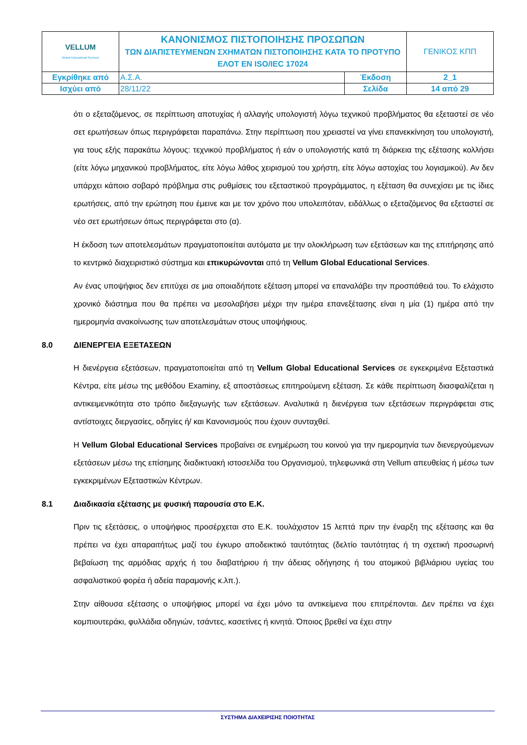| VELLUM Global Educational Services | ΚΑΝΟΝΙΣΜΟΣ ΠΙΣΤΟΠΟΙΗΣΗΣ ΠΡΟΣΩΠΩΝ ΤΩΝ ΔΙΑΠΙΣΤΕΥΜΕΝΩΝ ΣΧΗΜΑΤΩΝ ΠΙΣΤΟΠΟΙΗΣΗΣ ΚΑΤΑ ΤΟ ΠΡΟΤΥΠΟ ΕΛΟΤ ΕΝ ISO/IEC 17024 | | ΓΕΝΙΚΟΣ ΚΠΠ |
| Εγκρίθηκε από | Α.Σ.Α. | Έκδοση | 2_1 |
| Ισχύει από | 28/11/22 | Σελίδα | 14 από 29 |
ότι ο εξεταζόμενος, σε περίπτωση αποτυχίας ή αλλαγής υπολογιστή λόγω τεχνικού προβλήματος θα εξεταστεί σε νέο σετ ερωτήσεων όπως περιγράφεται παραπάνω. Στην περίπτωση που χρειαστεί να γίνει επανεκκίνηση του υπολογιστή, για τους εξής παρακάτω λόγους: τεχνικού προβλήματος ή εάν ο υπολογιστής κατά τη διάρκεια της εξέτασης κολλήσει (είτε λόγω μηχανικού προβλήματος, είτε λόγω λάθος χειρισμού του χρήστη, είτε λόγω αστοχίας του λογισμικού). Αν δεν υπάρχει κάποιο σοβαρό πρόβλημα στις ρυθμίσεις του εξεταστικού προγράμματος, η εξέταση θα συνεχίσει με τις ίδιες ερωτήσεις, από την ερώτηση που έμεινε και με τον χρόνο που υπολειπόταν, ειδάλλως ο εξεταζόμενος θα εξεταστεί σε νέο σετ ερωτήσεων όπως περιγράφεται στο (α).
Η έκδοση των αποτελεσμάτων πραγματοποιείται αυτόματα με την ολοκλήρωση των εξετάσεων και της επιτήρησης από το κεντρικό διαχειριστικό σύστημα και επικυρώνονται από τη Vellum Global Educational Services.
Αν ένας υποψήφιος δεν επιτύχει σε μια οποιαδήποτε εξέταση μπορεί να επαναλάβει την προσπάθειά του. Το ελάχιστο χρονικό διάστημα που θα πρέπει να μεσολαβήσει μέχρι την ημέρα επανεξέτασης είναι η μία (1) ημέρα από την ημερομηνία ανακοίνωσης των αποτελεσμάτων στους υποψήφιους.
8.0 ΔΙΕΝΕΡΓΕΙΑ ΕΞΕΤΑΣΕΩΝ
Η διενέργεια εξετάσεων, πραγματοποιείται από τη Vellum Global Educational Services σε εγκεκριμένα Εξεταστικά Κέντρα, είτε μέσω της μεθόδου Examiny, εξ αποστάσεως επιτηρούμενη εξέταση. Σε κάθε περίπτωση διασφαλίζεται η αντικειμενικότητα στο τρόπο διεξαγωγής των εξετάσεων. Αναλυτικά η διενέργεια των εξετάσεων περιγράφεται στις αντίστοιχες διεργασίες, οδηγίες ή/ και Κανονισμούς που έχουν συνταχθεί.
Η Vellum Global Educational Services προβαίνει σε ενημέρωση του κοινού για την ημερομηνία των διενεργούμενων εξετάσεων μέσω της επίσημης διαδικτυακή ιστοσελίδα του Οργανισμού, τηλεφωνικά στη Vellum απευθείας ή μέσω των εγκεκριμένων Εξεταστικών Κέντρων.
8.1 Διαδικασία εξέτασης με φυσική παρουσία στο Ε.Κ.
Πριν τις εξετάσεις, ο υποψήφιος προσέρχεται στο Ε.Κ. τουλάχιστον 15 λεπτά πριν την έναρξη της εξέτασης και θα πρέπει να έχει απαραιτήτως μαζί του έγκυρο αποδεικτικό ταυτότητας (δελτίο ταυτότητας ή τη σχετική προσωρινή βεβαίωση της αρμόδιας αρχής ή του διαβατήριου ή την άδειας οδήγησης ή του ατομικού βιβλιάριου υγείας του ασφαλιστικού φορέα ή αδεία παραμονής κ.λπ.).
Στην αίθουσα εξέτασης ο υποψήφιος μπορεί να έχει μόνο τα αντικείμενα που επιτρέπονται. Δεν πρέπει να έχει κομπιουτεράκι, φυλλάδια οδηγιών, τσάντες, κασετίνες ή κινητά. Όποιος βρεθεί να έχει στην
ΣΥΣΤΗΜΑ ΔΙΑΧΕΙΡΙΣΗΣ ΠΟΙΟΤΗΤΑΣ